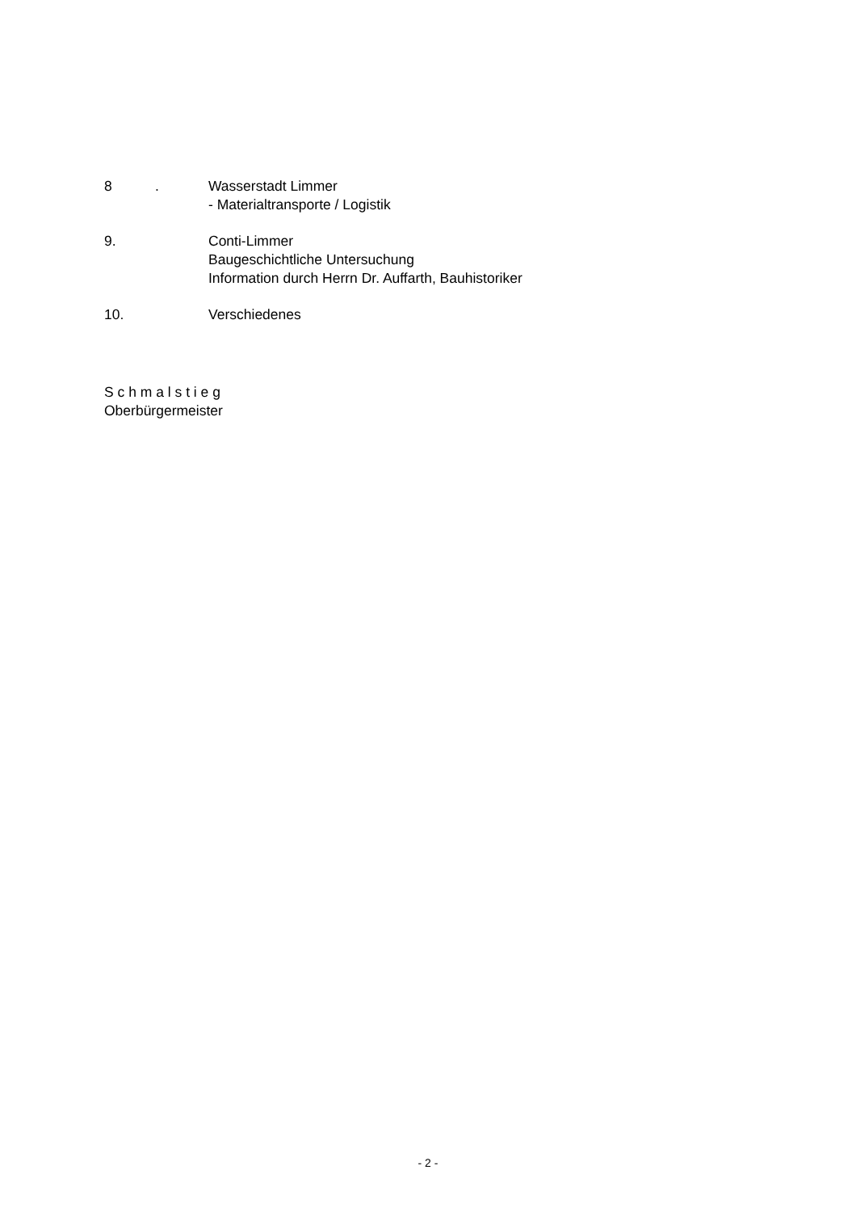8 . Wasserstadt Limmer
- Materialtransporte / Logistik
9. Conti-Limmer
Baugeschichtliche Untersuchung
Information durch Herrn Dr. Auffarth, Bauhistoriker
10. Verschiedenes
S c h m a l s t i e g
Oberbürgermeister
- 2 -